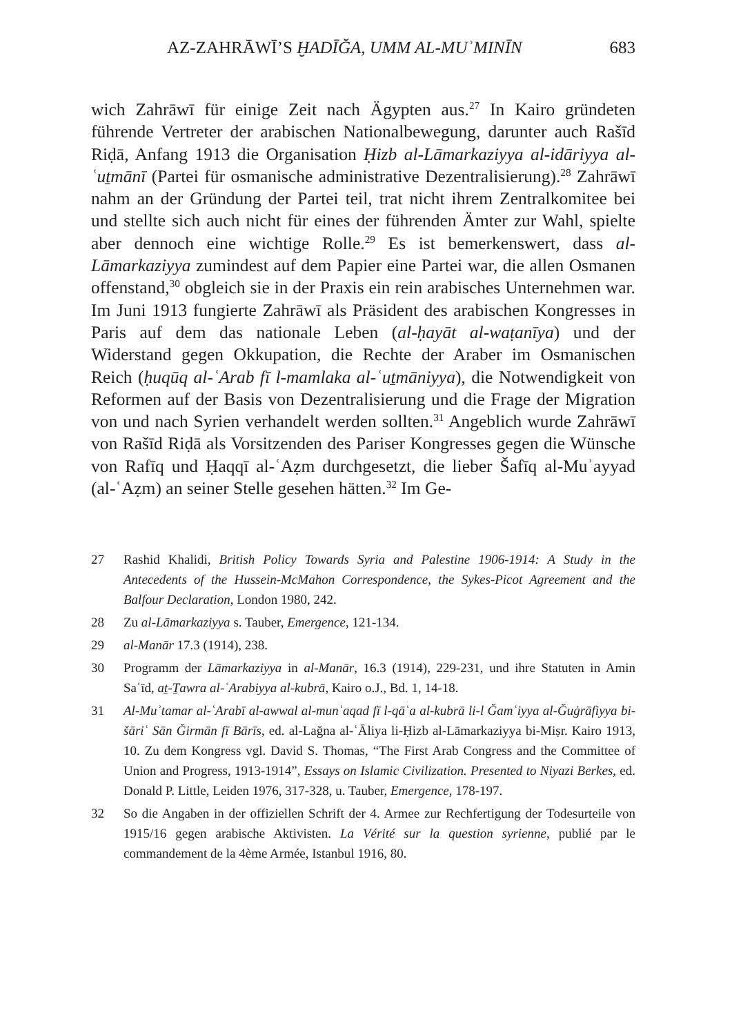AZ-ZAHRĀWĪ’S ḪADĪĞA, UMM AL-MUʾMINĪN 683
wich Zahrāwī für einige Zeit nach Ägypten aus.<sup>27</sup> In Kairo gründeten führende Vertreter der arabischen Nationalbewegung, darunter auch Rašīd Riḍā, Anfang 1913 die Organisation Ḥizb al-Lāmarkaziyya al-idāriyya al-ʿuṯmānī (Partei für osmanische administrative Dezentralisierung).<sup>28</sup> Zahrāwī nahm an der Gründung der Partei teil, trat nicht ihrem Zentralkomitee bei und stellte sich auch nicht für eines der führenden Ämter zur Wahl, spielte aber dennoch eine wichtige Rolle.<sup>29</sup> Es ist bemerkenswert, dass al-Lāmarkaziyya zumindest auf dem Papier eine Partei war, die allen Osmanen offenstand,<sup>30</sup> obgleich sie in der Praxis ein rein arabisches Unternehmen war. Im Juni 1913 fungierte Zahrāwī als Präsident des arabischen Kongresses in Paris auf dem das nationale Leben (al-ḥayāt al-waṭanīya) und der Widerstand gegen Okkupation, die Rechte der Araber im Osmanischen Reich (ḥuqūq al-ʿArab fī l-mamlaka al-ʿuṯmāniyya), die Notwendigkeit von Reformen auf der Basis von Dezentralisierung und die Frage der Migration von und nach Syrien verhandelt werden sollten.<sup>31</sup> Angeblich wurde Zahrāwī von Rašīd Riḍā als Vorsitzenden des Pariser Kongresses gegen die Wünsche von Rafīq und Ḥaqqī al-ʿAẓm durchgesetzt, die lieber Šafīq al-Muʾayyad (al-ʿAẓm) an seiner Stelle gesehen hätten.<sup>32</sup> Im Ge-
27 Rashid Khalidi, British Policy Towards Syria and Palestine 1906-1914: A Study in the Antecedents of the Hussein-McMahon Correspondence, the Sykes-Picot Agreement and the Balfour Declaration, London 1980, 242.
28 Zu al-Lāmarkaziyya s. Tauber, Emergence, 121-134.
29 al-Manār 17.3 (1914), 238.
30 Programm der Lāmarkaziyya in al-Manār, 16.3 (1914), 229-231, und ihre Statuten in Amin Saʿīd, aṯ-Ṯawra al-ʿArabiyya al-kubrā, Kairo o.J., Bd. 1, 14-18.
31 Al-Muʾtamar al-ʿArabī al-awwal al-munʿaqad fī l-qāʿa al-kubrā li-l Ğamʿiyya al-Ğuġrāfiyya bi-šāriʿ Sān Ğirmān fī Bārīs, ed. al-Lağna al-ʿĀliya li-Ḥizb al-Lāmarkaziyya bi-Miṣr. Kairo 1913, 10. Zu dem Kongress vgl. David S. Thomas, “The First Arab Congress and the Committee of Union and Progress, 1913-1914”, Essays on Islamic Civilization. Presented to Niyazi Berkes, ed. Donald P. Little, Leiden 1976, 317-328, u. Tauber, Emergence, 178-197.
32 So die Angaben in der offiziellen Schrift der 4. Armee zur Rechfertigung der Todesurteile von 1915/16 gegen arabische Aktivisten. La Vérité sur la question syrienne, publié par le commandement de la 4ème Armée, Istanbul 1916, 80.